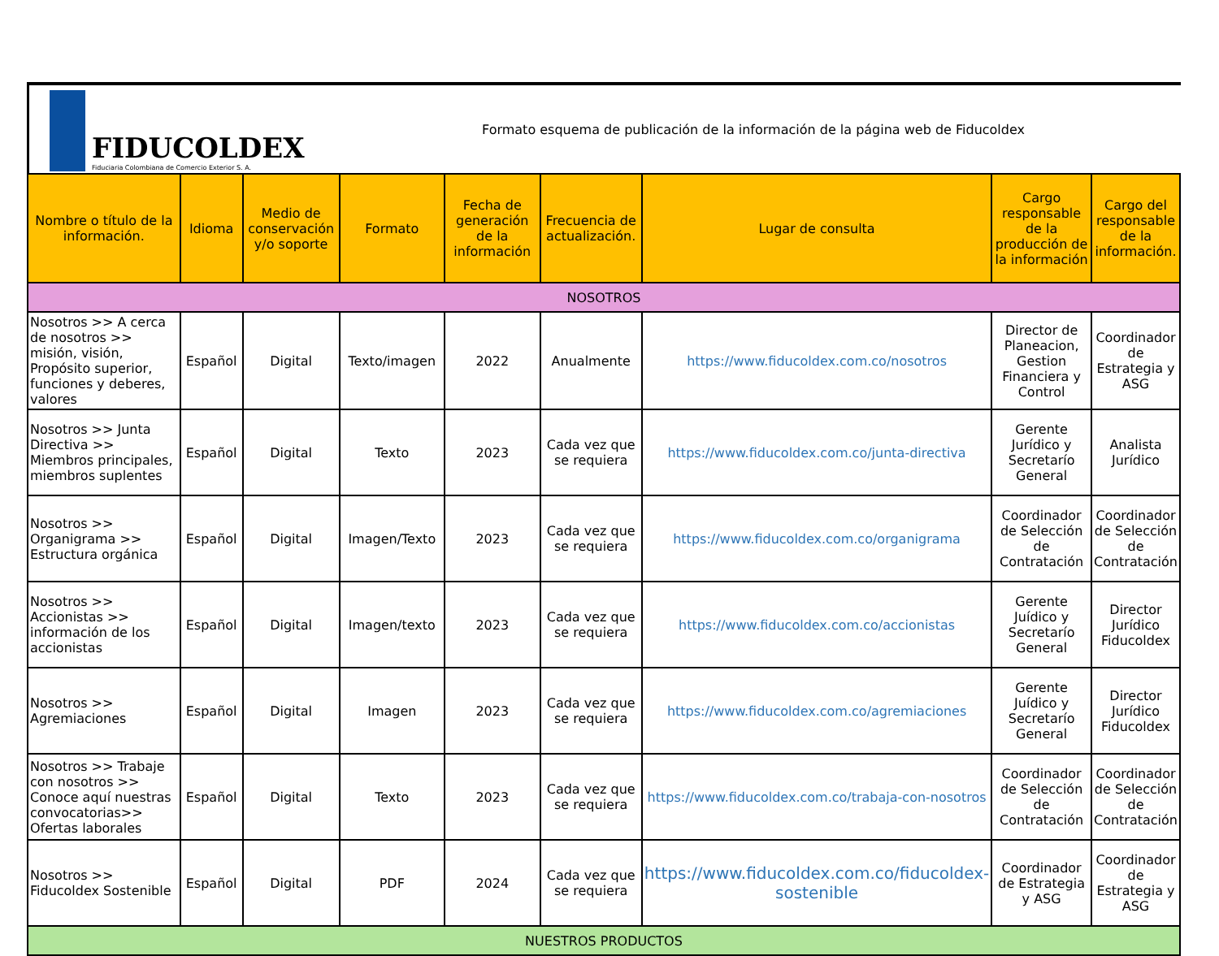FIDUCOLDEX
Fiduciaria Colombiana de Comercio Exterior S. A.
Formato esquema de publicación de la información de la página web de Fiducoldex
| Nombre o título de la información. | Idioma | Medio de conservación y/o soporte | Formato | Fecha de generación de la información | Frecuencia de actualización. | Lugar de consulta | Cargo responsable de la producción de la información | Cargo del responsable de la información. |
| --- | --- | --- | --- | --- | --- | --- | --- | --- |
| NOSOTROS | | | | | | | | |
| Nosotros >> A cerca de nosotros >> misión, visión, Propósito superior, funciones y deberes, valores | Español | Digital | Texto/imagen | 2022 | Anualmente | https://www.fiducoldex.com.co/nosotros | Director de Planeacion, Gestion Financiera y Control | Coordinador de Estrategia y ASG |
| Nosotros >> Junta Directiva >> Miembros principales, miembros suplentes | Español | Digital | Texto | 2023 | Cada vez que se requiera | https://www.fiducoldex.com.co/junta-directiva | Gerente Jurídico y Secretarío General | Analista Jurídico |
| Nosotros >> Organigrama >> Estructura orgánica | Español | Digital | Imagen/Texto | 2023 | Cada vez que se requiera | https://www.fiducoldex.com.co/organigrama | Coordinador de Selección de Contratación | Coordinador de Selección de Contratación |
| Nosotros >> Accionistas >> información de los accionistas | Español | Digital | Imagen/texto | 2023 | Cada vez que se requiera | https://www.fiducoldex.com.co/accionistas | Gerente Juídico y Secretarío General | Director Jurídico Fiducoldex |
| Nosotros >> Agremiaciones | Español | Digital | Imagen | 2023 | Cada vez que se requiera | https://www.fiducoldex.com.co/agremiaciones | Gerente Juídico y Secretarío General | Director Jurídico Fiducoldex |
| Nosotros >> Trabaje con nosotros >> Conoce aquí nuestras convocatorias>> Ofertas laborales | Español | Digital | Texto | 2023 | Cada vez que se requiera | https://www.fiducoldex.com.co/trabaja-con-nosotros | Coordinador de Selección de Contratación | Coordinador de Selección de Contratación |
| Nosotros >> Fiducoldex Sostenible | Español | Digital | PDF | 2024 | Cada vez que se requiera | https://www.fiducoldex.com.co/fiducoldex-sostenible | Coordinador de Estrategia y ASG | Coordinador de Estrategia y ASG |
| NUESTROS PRODUCTOS | | | | | | | | |